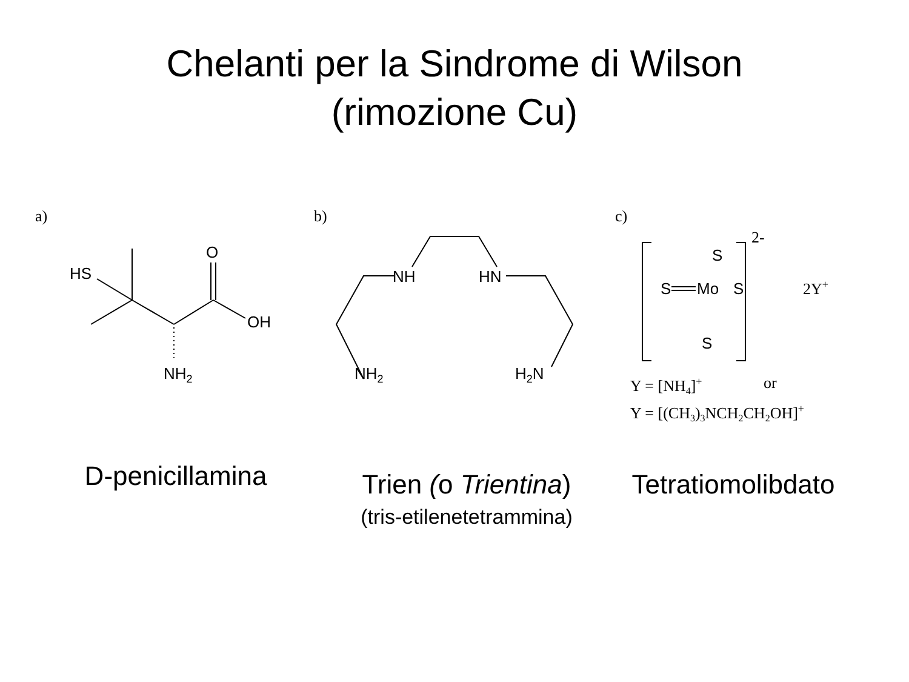Chelanti per la Sindrome di Wilson
(rimozione Cu)
a)
HS
O
OH
NH2
b)
NH
HN
NH2
H2N
c)
2-
S
Mo
S
S
S
2Y+
Y = [NH4]+
or
Y = [(CH3)3NCH2CH2OH]+
D-penicillamina
Trien (o Trientina)
(tris-etilenetetrammina)
Tetratiomolibdato